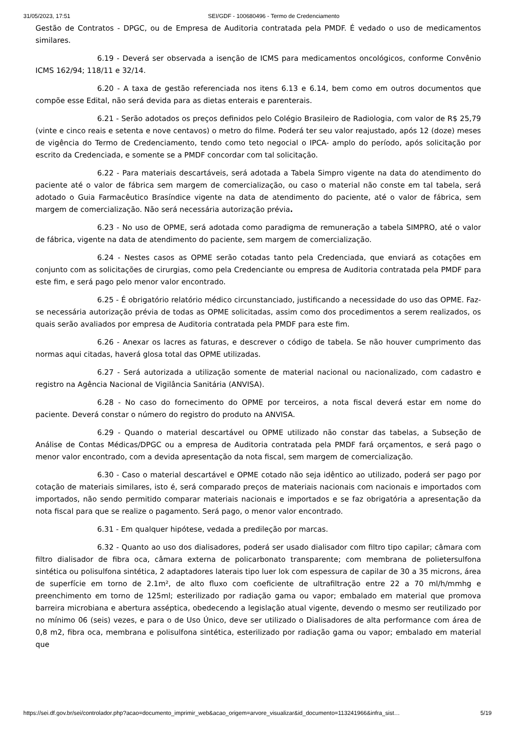31/05/2023, 17:51 SEI/GDF - 100680496 - Termo de Credenciamento
Gestão de Contratos - DPGC, ou de Empresa de Auditoria contratada pela PMDF. É vedado o uso de medicamentos similares.
6.19 - Deverá ser observada a isenção de ICMS para medicamentos oncológicos, conforme Convênio ICMS 162/94; 118/11 e 32/14.
6.20 - A taxa de gestão referenciada nos itens 6.13 e 6.14, bem como em outros documentos que compõe esse Edital, não será devida para as dietas enterais e parenterais.
6.21 - Serão adotados os preços definidos pelo Colégio Brasileiro de Radiologia, com valor de R$ 25,79 (vinte e cinco reais e setenta e nove centavos) o metro do filme. Poderá ter seu valor reajustado, após 12 (doze) meses de vigência do Termo de Credenciamento, tendo como teto negocial o IPCA- amplo do período, após solicitação por escrito da Credenciada, e somente se a PMDF concordar com tal solicitação.
6.22 - Para materiais descartáveis, será adotada a Tabela Simpro vigente na data do atendimento do paciente até o valor de fábrica sem margem de comercialização, ou caso o material não conste em tal tabela, será adotado o Guia Farmacêutico Brasíndice vigente na data de atendimento do paciente, até o valor de fábrica, sem margem de comercialização. Não será necessária autorização prévia.
6.23 - No uso de OPME, será adotada como paradigma de remuneração a tabela SIMPRO, até o valor de fábrica, vigente na data de atendimento do paciente, sem margem de comercialização.
6.24 - Nestes casos as OPME serão cotadas tanto pela Credenciada, que enviará as cotações em conjunto com as solicitações de cirurgias, como pela Credenciante ou empresa de Auditoria contratada pela PMDF para este fim, e será pago pelo menor valor encontrado.
6.25 - É obrigatório relatório médico circunstanciado, justificando a necessidade do uso das OPME. Faz-se necessária autorização prévia de todas as OPME solicitadas, assim como dos procedimentos a serem realizados, os quais serão avaliados por empresa de Auditoria contratada pela PMDF para este fim.
6.26 - Anexar os lacres as faturas, e descrever o código de tabela. Se não houver cumprimento das normas aqui citadas, haverá glosa total das OPME utilizadas.
6.27 - Será autorizada a utilização somente de material nacional ou nacionalizado, com cadastro e registro na Agência Nacional de Vigilância Sanitária (ANVISA).
6.28 - No caso do fornecimento do OPME por terceiros, a nota fiscal deverá estar em nome do paciente. Deverá constar o número do registro do produto na ANVISA.
6.29 - Quando o material descartável ou OPME utilizado não constar das tabelas, a Subseção de Análise de Contas Médicas/DPGC ou a empresa de Auditoria contratada pela PMDF fará orçamentos, e será pago o menor valor encontrado, com a devida apresentação da nota fiscal, sem margem de comercialização.
6.30 - Caso o material descartável e OPME cotado não seja idêntico ao utilizado, poderá ser pago por cotação de materiais similares, isto é, será comparado preços de materiais nacionais com nacionais e importados com importados, não sendo permitido comparar materiais nacionais e importados e se faz obrigatória a apresentação da nota fiscal para que se realize o pagamento. Será pago, o menor valor encontrado.
6.31 - Em qualquer hipótese, vedada a predileção por marcas.
6.32 - Quanto ao uso dos dialisadores, poderá ser usado dialisador com filtro tipo capilar; câmara com filtro dialisador de fibra oca, câmara externa de policarbonato transparente; com membrana de polietersulfona sintética ou polisulfona sintética, 2 adaptadores laterais tipo luer lok com espessura de capilar de 30 a 35 microns, área de superfície em torno de 2.1m², de alto fluxo com coeficiente de ultrafiltração entre 22 a 70 ml/h/mmhg e preenchimento em torno de 125ml; esterilizado por radiação gama ou vapor; embalado em material que promova barreira microbiana e abertura asséptica, obedecendo a legislação atual vigente, devendo o mesmo ser reutilizado por no mínimo 06 (seis) vezes, e para o de Uso Único, deve ser utilizado o Dialisadores de alta performance com área de 0,8 m2, fibra oca, membrana e polisulfona sintética, esterilizado por radiação gama ou vapor; embalado em material que
https://sei.df.gov.br/sei/controlador.php?acao=documento_imprimir_web&acao_origem=arvore_visualizar&id_documento=113241966&infra_sist… 5/19